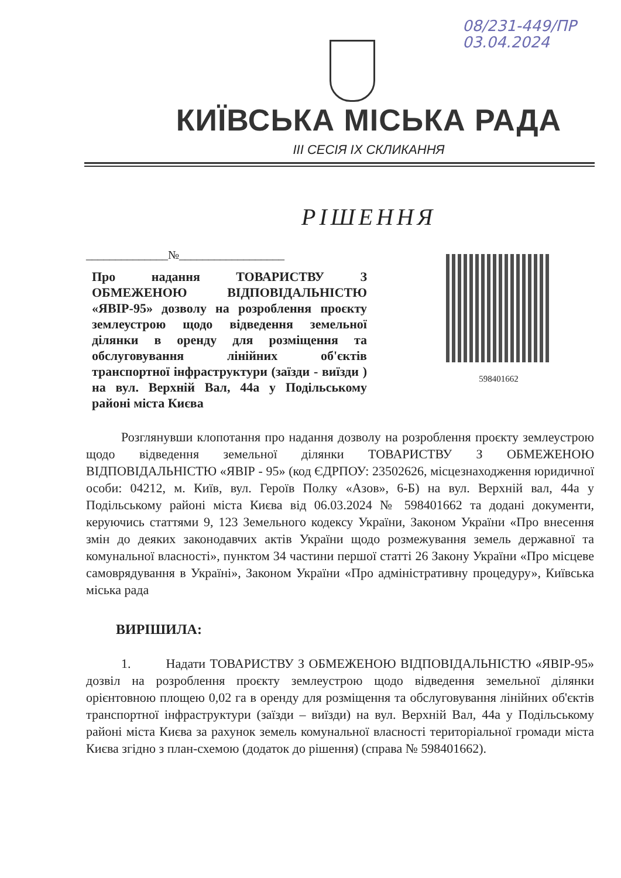08/231-449/ПР
03.04.2024
КИЇВСЬКА МІСЬКА РАДА
ІІІ СЕСІЯ ІХ СКЛИКАННЯ
РІШЕННЯ
______________№__________________
Про надання ТОВАРИСТВУ З ОБМЕЖЕНОЮ ВІДПОВІДАЛЬНІСТЮ «ЯВІР-95» дозволу на розроблення проєкту землеустрою щодо відведення земельної ділянки в оренду для розміщення та обслуговування лінійних об'єктів транспортної інфраструктури (заїзди - виїзди ) на вул. Верхній Вал, 44а у Подільському районі міста Києва
598401662
Розглянувши клопотання про надання дозволу на розроблення проєкту землеустрою щодо відведення земельної ділянки ТОВАРИСТВУ З ОБМЕЖЕНОЮ ВІДПОВІДАЛЬНІСТЮ «ЯВІР - 95» (код ЄДРПОУ: 23502626, місцезнаходження юридичної особи: 04212, м. Київ, вул. Героїв Полку «Азов», 6-Б) на вул. Верхній вал, 44а у Подільському районі міста Києва від 06.03.2024 № 598401662 та додані документи, керуючись статтями 9, 123 Земельного кодексу України, Законом України «Про внесення змін до деяких законодавчих актів України щодо розмежування земель державної та комунальної власності», пунктом 34 частини першої статті 26 Закону України «Про місцеве самоврядування в Україні», Законом України «Про адміністративну процедуру», Київська міська рада
ВИРІШИЛА:
1. Надати ТОВАРИСТВУ З ОБМЕЖЕНОЮ ВІДПОВІДАЛЬНІСТЮ «ЯВІР-95» дозвіл на розроблення проєкту землеустрою щодо відведення земельної ділянки орієнтовною площею 0,02 га в оренду для розміщення та обслуговування лінійних об'єктів транспортної інфраструктури (заїзди – виїзди) на вул. Верхній Вал, 44а у Подільському районі міста Києва за рахунок земель комунальної власності територіальної громади міста Києва згідно з план-схемою (додаток до рішення) (справа № 598401662).